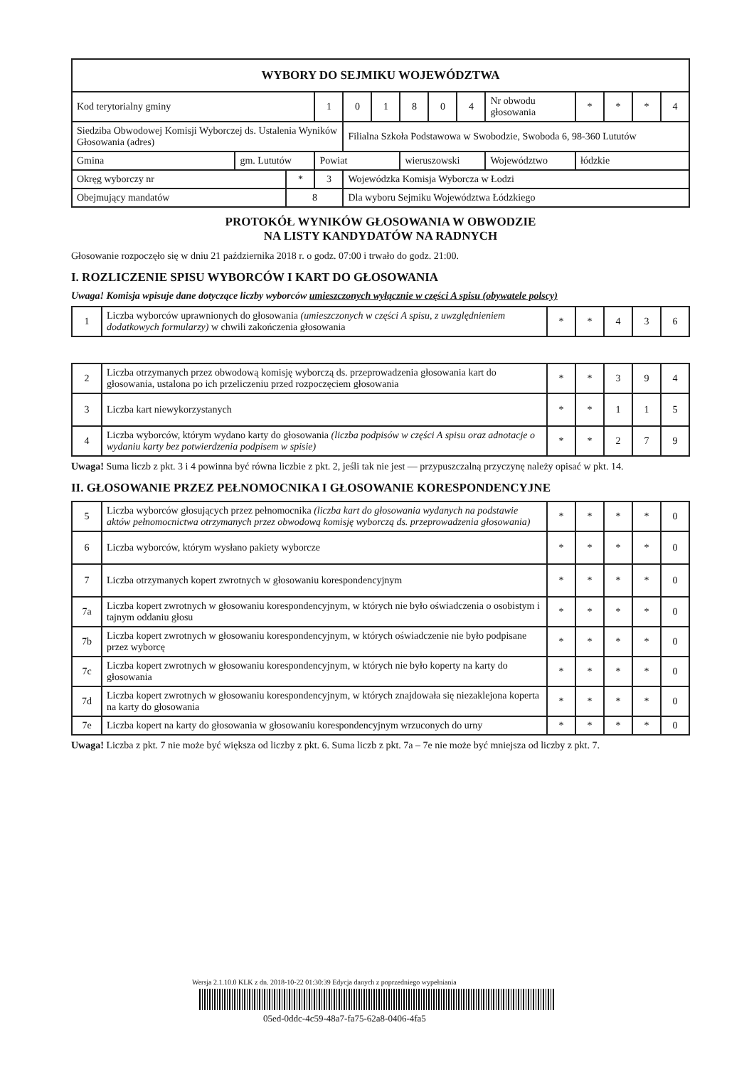| WYBORY DO SEJMIKU WOJEWÓDZTWA | | | | | | | | | | | | | |
| --- | --- | --- | --- | --- | --- | --- | --- | --- | --- | --- | --- | --- | --- |
| Kod terytorialny gminy | | | 1 | 0 | 1 | 8 | 0 | 4 | Nr obwodu głosowania | * | * | * | 4 |
| Siedziba Obwodowej Komisji Wyborczej ds. Ustalenia Wyników Głosowania (adres) | | | | Filialna Szkoła Podstawowa w Swobodzie, Swoboda 6, 98-360 Lututów | | | | | | | | | |
| Gmina | gm. Lututów | | Powiat | | | wieruszowski | | | Województwo | łódzkie | | | |
| Okręg wyborczy nr | | * | 3 | Wojewódzka Komisja Wyborcza w Łodzi | | | | | | | | | |
| Obejmujący mandatów | | 8 | | Dla wyboru Sejmiku Województwa Łódzkiego | | | | | | | | | |
PROTOKÓŁ WYNIKÓW GŁOSOWANIA W OBWODZIE
NA LISTY KANDYDATÓW NA RADNYCH
Głosowanie rozpoczęło się w dniu 21 października 2018 r. o godz. 07:00 i trwało do godz. 21:00.
I. ROZLICZENIE SPISU WYBORCÓW I KART DO GŁOSOWANIA
Uwaga! Komisja wpisuje dane dotyczące liczby wyborców umieszczonych wyłącznie w części A spisu (obywatele polscy)
| 1 | Liczba wyborców uprawnionych do głosowania (umieszczonych w części A spisu, z uwzględnieniem dodatkowych formularzy) w chwili zakończenia głosowania | * | * | 4 | 3 | 6 |
| 2 | Liczba otrzymanych przez obwodową komisję wyborczą ds. przeprowadzenia głosowania kart do głosowania, ustalona po ich przeliczeniu przed rozpoczęciem głosowania | * | * | 3 | 9 | 4 |
| 3 | Liczba kart niewykorzystanych | * | * | 1 | 1 | 5 |
| 4 | Liczba wyborców, którym wydano karty do głosowania (liczba podpisów w części A spisu oraz adnotacje o wydaniu karty bez potwierdzenia podpisem w spisie) | * | * | 2 | 7 | 9 |
Uwaga! Suma liczb z pkt. 3 i 4 powinna być równa liczbie z pkt. 2, jeśli tak nie jest — przypuszczalną przyczynę należy opisać w pkt. 14.
II. GŁOSOWANIE PRZEZ PEŁNOMOCNIKA I GŁOSOWANIE KORESPONDENCYJNE
| 5 | Liczba wyborców głosujących przez pełnomocnika (liczba kart do głosowania wydanych na podstawie aktów pełnomocnictwa otrzymanych przez obwodową komisję wyborczą ds. przeprowadzenia głosowania) | * | * | * | * | 0 |
| 6 | Liczba wyborców, którym wysłano pakiety wyborcze | * | * | * | * | 0 |
| 7 | Liczba otrzymanych kopert zwrotnych w głosowaniu korespondencyjnym | * | * | * | * | 0 |
| 7a | Liczba kopert zwrotnych w głosowaniu korespondencyjnym, w których nie było oświadczenia o osobistym i tajnym oddaniu głosu | * | * | * | * | 0 |
| 7b | Liczba kopert zwrotnych w głosowaniu korespondencyjnym, w których oświadczenie nie było podpisane przez wyborcę | * | * | * | * | 0 |
| 7c | Liczba kopert zwrotnych w głosowaniu korespondencyjnym, w których nie było koperty na karty do głosowania | * | * | * | * | 0 |
| 7d | Liczba kopert zwrotnych w głosowaniu korespondencyjnym, w których znajdowała się niezaklejona koperta na karty do głosowania | * | * | * | * | 0 |
| 7e | Liczba kopert na karty do głosowania w głosowaniu korespondencyjnym wrzuconych do urny | * | * | * | * | 0 |
Uwaga! Liczba z pkt. 7 nie może być większa od liczby z pkt. 6. Suma liczb z pkt. 7a – 7e nie może być mniejsza od liczby z pkt. 7.
Wersja 2.1.10.0 KLK z dn. 2018-10-22 01:30:39 Edycja danych z poprzedniego wypełniania
05ed-0ddc-4c59-48a7-fa75-62a8-0406-4fa5